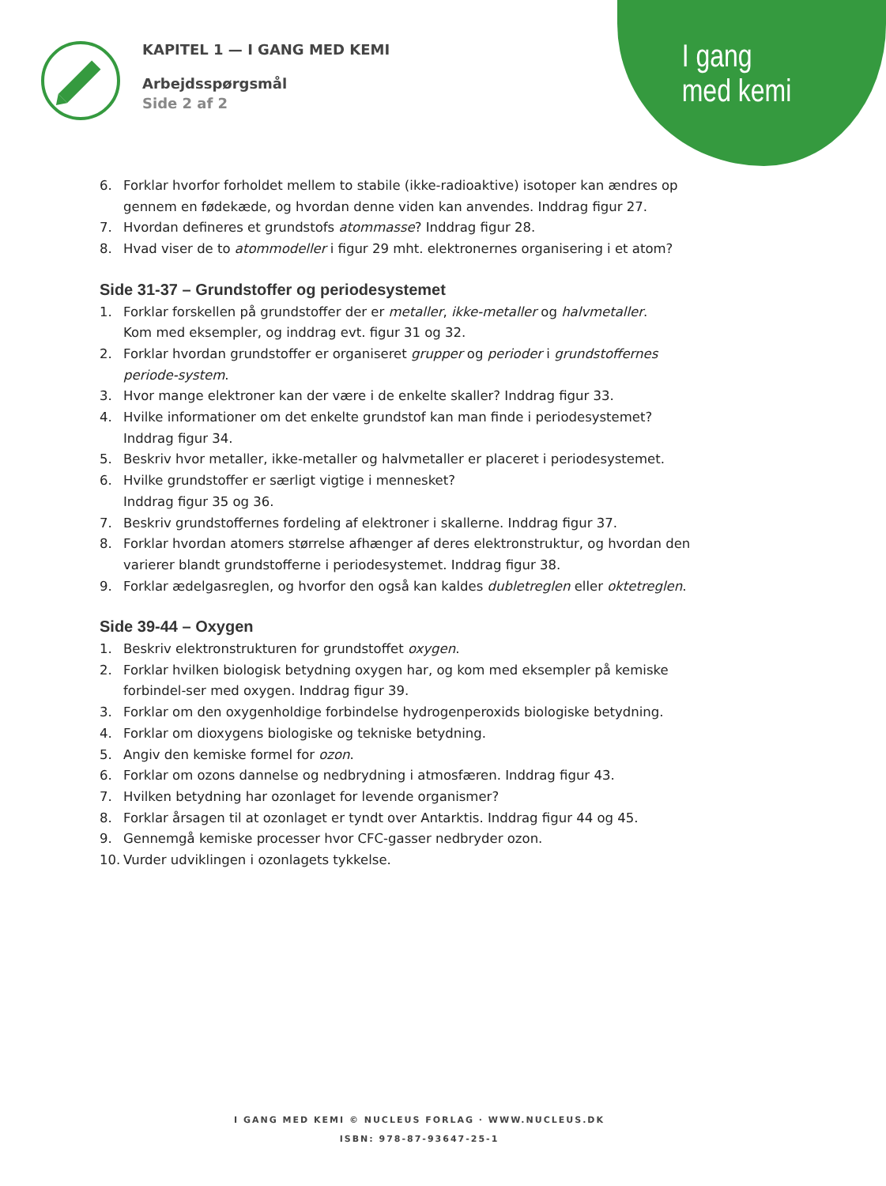I gang
med kemi
KAPITEL 1 — I GANG MED KEMI
Arbejdsspørgsmål
Side 2 af 2
6. Forklar hvorfor forholdet mellem to stabile (ikke-radioaktive) isotoper kan ændres op gennem en fødekæde, og hvordan denne viden kan anvendes. Inddrag figur 27.
7. Hvordan defineres et grundstofs atommasse? Inddrag figur 28.
8. Hvad viser de to atommodeller i figur 29 mht. elektronernes organisering i et atom?
Side 31-37 – Grundstoffer og periodesystemet
1. Forklar forskellen på grundstoffer der er metaller, ikke-metaller og halvmetaller.
Kom med eksempler, og inddrag evt. figur 31 og 32.
2. Forklar hvordan grundstoffer er organiseret grupper og perioder i grundstoffernes periode-system.
3. Hvor mange elektroner kan der være i de enkelte skaller? Inddrag figur 33.
4. Hvilke informationer om det enkelte grundstof kan man finde i periodesystemet?
Inddrag figur 34.
5. Beskriv hvor metaller, ikke-metaller og halvmetaller er placeret i periodesystemet.
6. Hvilke grundstoffer er særligt vigtige i mennesket?
Inddrag figur 35 og 36.
7. Beskriv grundstoffernes fordeling af elektroner i skallerne. Inddrag figur 37.
8. Forklar hvordan atomers størrelse afhænger af deres elektronstruktur, og hvordan den varierer blandt grundstofferne i periodesystemet. Inddrag figur 38.
9. Forklar ædelgasreglen, og hvorfor den også kan kaldes dubletreglen eller oktetreglen.
Side 39-44 – Oxygen
1. Beskriv elektronstrukturen for grundstoffet oxygen.
2. Forklar hvilken biologisk betydning oxygen har, og kom med eksempler på kemiske forbindel-ser med oxygen. Inddrag figur 39.
3. Forklar om den oxygenholdige forbindelse hydrogenperoxids biologiske betydning.
4. Forklar om dioxygens biologiske og tekniske betydning.
5. Angiv den kemiske formel for ozon.
6. Forklar om ozons dannelse og nedbrydning i atmosfæren. Inddrag figur 43.
7. Hvilken betydning har ozonlaget for levende organismer?
8. Forklar årsagen til at ozonlaget er tyndt over Antarktis. Inddrag figur 44 og 45.
9. Gennemgå kemiske processer hvor CFC-gasser nedbryder ozon.
10. Vurder udviklingen i ozonlagets tykkelse.
I GANG MED KEMI © NUCLEUS FORLAG · WWW.NUCLEUS.DK
ISBN: 978-87-93647-25-1